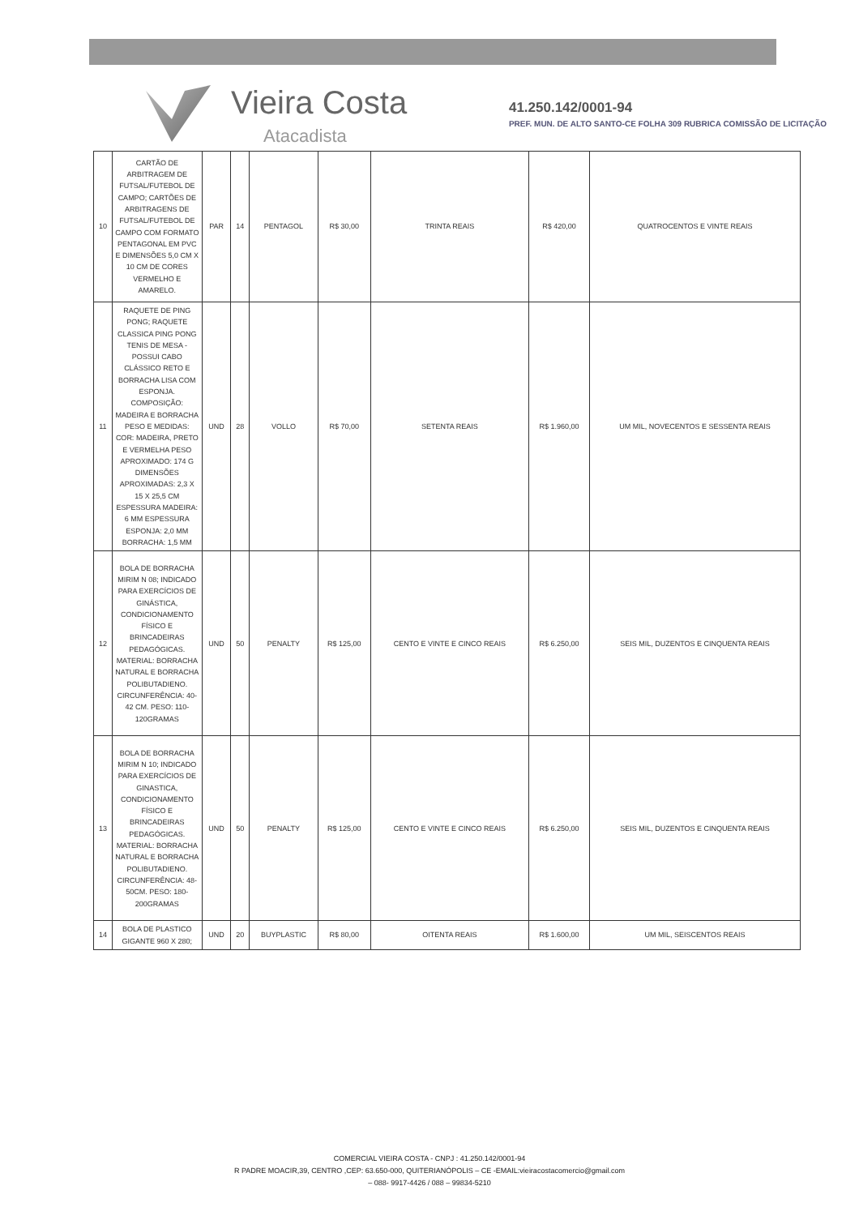Vieira Costa
Atacadista
41.250.142/0001-94
PREF. MUN. DE ALTO SANTO-CE FOLHA 309 RUBRICA COMISSÃO DE LICITAÇÃO
| 10 | CARTÃO DE ARBITRAGEM DE FUTSAL/FUTEBOL DE CAMPO; CARTÕES DE ARBITRAGENS DE FUTSAL/FUTEBOL DE CAMPO COM FORMATO PENTAGONAL EM PVC E DIMENSÕES 5,0 CM X 10 CM DE CORES VERMELHO E AMARELO. | PAR | 14 | PENTAGOL | R$ 30,00 | TRINTA REAIS | R$ 420,00 | QUATROCENTOS E VINTE REAIS |
| 11 | RAQUETE DE PING PONG; RAQUETE CLASSICA PING PONG TENIS DE MESA -POSSUI CABO CLÁSSICO RETO E BORRACHA LISA COM ESPONJA. COMPOSIÇÃO: MADEIRA E BORRACHA PESO E MEDIDAS: COR: MADEIRA, PRETO E VERMELHA PESO APROXIMADO: 174 G DIMENSÕES APROXIMADAS: 2,3 X 15 X 25,5 CM ESPESSURA MADEIRA: 6 MM ESPESSURA ESPONJA: 2,0 MM BORRACHA: 1,5 MM | UND | 28 | VOLLO | R$ 70,00 | SETENTA REAIS | R$ 1.960,00 | UM MIL, NOVECENTOS E SESSENTA REAIS |
| 12 | BOLA DE BORRACHA MIRIM N 08; INDICADO PARA EXERCÍCIOS DE GINÁSTICA, CONDICIONAMENTO FÍSICO E BRINCADEIRAS PEDAGÓGICAS. MATERIAL: BORRACHA NATURAL E BORRACHA POLIBUTADIENO. CIRCUNFERÊNCIA: 40-42 CM. PESO: 110-120GRAMAS | UND | 50 | PENALTY | R$ 125,00 | CENTO E VINTE E CINCO REAIS | R$ 6.250,00 | SEIS MIL, DUZENTOS E CINQUENTA REAIS |
| 13 | BOLA DE BORRACHA MIRIM N 10; INDICADO PARA EXERCÍCIOS DE GINASTICA, CONDICIONAMENTO FÍSICO E BRINCADEIRAS PEDAGÓGICAS. MATERIAL: BORRACHA NATURAL E BORRACHA POLIBUTADIENO. CIRCUNFERÊNCIA: 48-50CM. PESO: 180-200GRAMAS | UND | 50 | PENALTY | R$ 125,00 | CENTO E VINTE E CINCO REAIS | R$ 6.250,00 | SEIS MIL, DUZENTOS E CINQUENTA REAIS |
| 14 | BOLA DE PLASTICO GIGANTE 960 X 280; | UND | 20 | BUYPLASTIC | R$ 80,00 | OITENTA REAIS | R$ 1.600,00 | UM MIL, SEISCENTOS REAIS |
COMERCIAL VIEIRA COSTA - CNPJ : 41.250.142/0001-94
R PADRE MOACIR,39, CENTRO ,CEP: 63.650-000, QUITERIANÓPOLIS – CE -EMAIL:vieiracostacomercio@gmail.com
– 088- 9917-4426 / 088 – 99834-5210